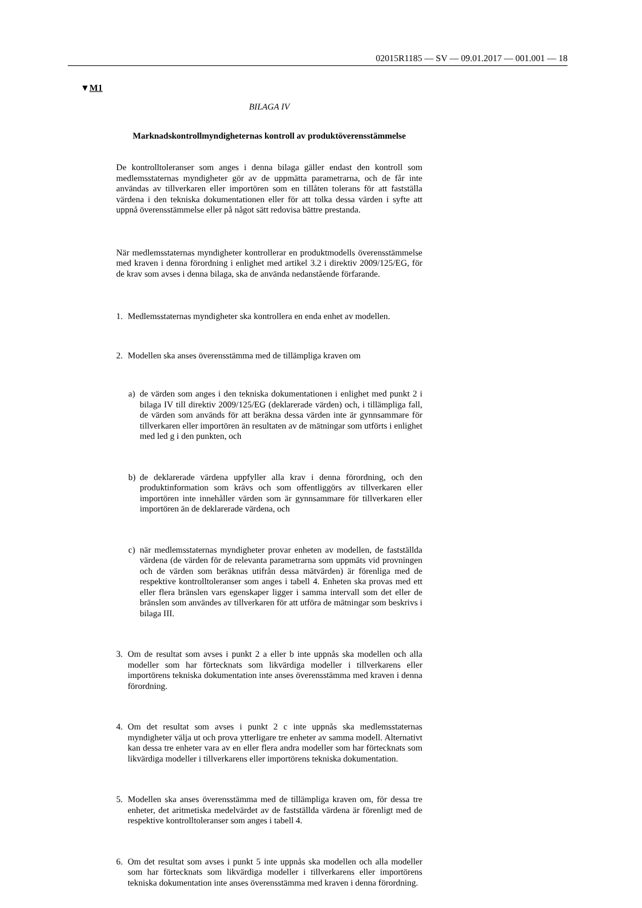02015R1185 — SV — 09.01.2017 — 001.001 — 18
▼M1
BILAGA IV
Marknadskontrollmyndigheternas kontroll av produktöverensstämmelse
De kontrolltoleranser som anges i denna bilaga gäller endast den kontroll som medlemsstaternas myndigheter gör av de uppmätta parametrarna, och de får inte användas av tillverkaren eller importören som en tillåten tolerans för att fastställa värdena i den tekniska dokumentationen eller för att tolka dessa värden i syfte att uppnå överensstämmelse eller på något sätt redovisa bättre prestanda.
När medlemsstaternas myndigheter kontrollerar en produktmodells överensstämmelse med kraven i denna förordning i enlighet med artikel 3.2 i direktiv 2009/125/EG, för de krav som avses i denna bilaga, ska de använda nedanstående förfarande.
1. Medlemsstaternas myndigheter ska kontrollera en enda enhet av modellen.
2. Modellen ska anses överensstämma med de tillämpliga kraven om
a) de värden som anges i den tekniska dokumentationen i enlighet med punkt 2 i bilaga IV till direktiv 2009/125/EG (deklarerade värden) och, i tillämpliga fall, de värden som används för att beräkna dessa värden inte är gynnsammare för tillverkaren eller importören än resultaten av de mätningar som utförts i enlighet med led g i den punkten, och
b) de deklarerade värdena uppfyller alla krav i denna förordning, och den produktinformation som krävs och som offentliggörs av tillverkaren eller importören inte innehåller värden som är gynnsammare för tillverkaren eller importören än de deklarerade värdena, och
c) när medlemsstaternas myndigheter provar enheten av modellen, de fastställda värdena (de värden för de relevanta parametrarna som uppmäts vid provningen och de värden som beräknas utifrån dessa mätvärden) är förenliga med de respektive kontrolltoleranser som anges i tabell 4. Enheten ska provas med ett eller flera bränslen vars egenskaper ligger i samma intervall som det eller de bränslen som användes av tillverkaren för att utföra de mätningar som beskrivs i bilaga III.
3. Om de resultat som avses i punkt 2 a eller b inte uppnås ska modellen och alla modeller som har förtecknats som likvärdiga modeller i tillverkarens eller importörens tekniska dokumentation inte anses överensstämma med kraven i denna förordning.
4. Om det resultat som avses i punkt 2 c inte uppnås ska medlemsstaternas myndigheter välja ut och prova ytterligare tre enheter av samma modell. Alternativt kan dessa tre enheter vara av en eller flera andra modeller som har förtecknats som likvärdiga modeller i tillverkarens eller importörens tekniska dokumentation.
5. Modellen ska anses överensstämma med de tillämpliga kraven om, för dessa tre enheter, det aritmetiska medelvärdet av de fastställda värdena är förenligt med de respektive kontrolltoleranser som anges i tabell 4.
6. Om det resultat som avses i punkt 5 inte uppnås ska modellen och alla modeller som har förtecknats som likvärdiga modeller i tillverkarens eller importörens tekniska dokumentation inte anses överensstämma med kraven i denna förordning.